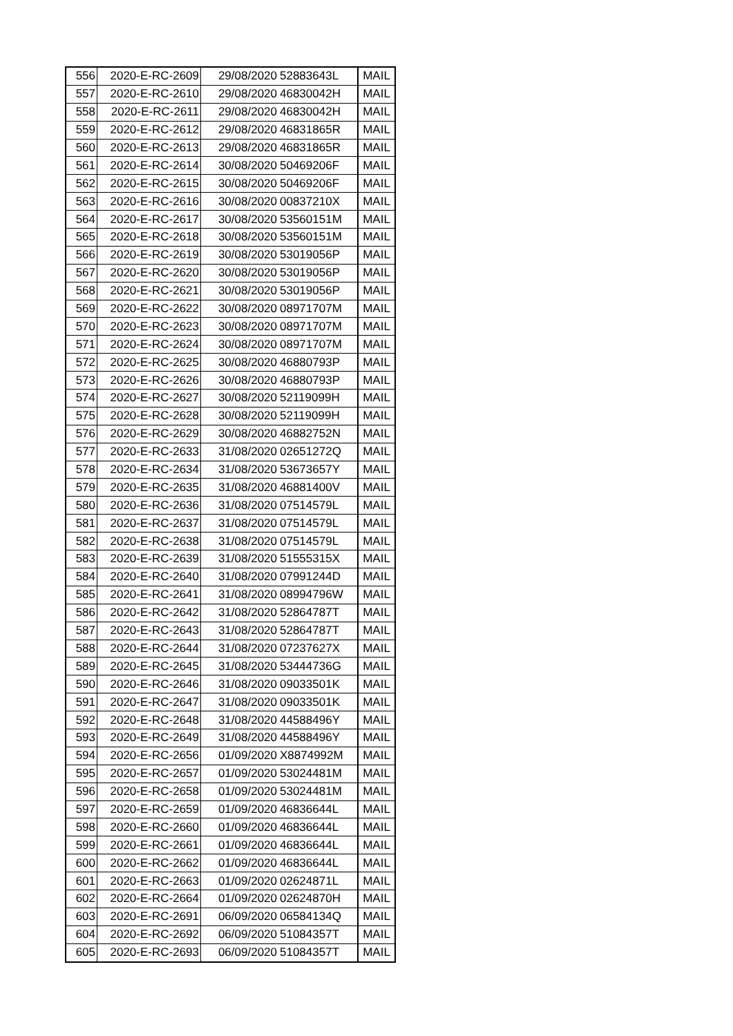| 556 | 2020-E-RC-2609 | 29/08/2020 | 52883643L | MAIL |
| 557 | 2020-E-RC-2610 | 29/08/2020 | 46830042H | MAIL |
| 558 | 2020-E-RC-2611 | 29/08/2020 | 46830042H | MAIL |
| 559 | 2020-E-RC-2612 | 29/08/2020 | 46831865R | MAIL |
| 560 | 2020-E-RC-2613 | 29/08/2020 | 46831865R | MAIL |
| 561 | 2020-E-RC-2614 | 30/08/2020 | 50469206F | MAIL |
| 562 | 2020-E-RC-2615 | 30/08/2020 | 50469206F | MAIL |
| 563 | 2020-E-RC-2616 | 30/08/2020 | 00837210X | MAIL |
| 564 | 2020-E-RC-2617 | 30/08/2020 | 53560151M | MAIL |
| 565 | 2020-E-RC-2618 | 30/08/2020 | 53560151M | MAIL |
| 566 | 2020-E-RC-2619 | 30/08/2020 | 53019056P | MAIL |
| 567 | 2020-E-RC-2620 | 30/08/2020 | 53019056P | MAIL |
| 568 | 2020-E-RC-2621 | 30/08/2020 | 53019056P | MAIL |
| 569 | 2020-E-RC-2622 | 30/08/2020 | 08971707M | MAIL |
| 570 | 2020-E-RC-2623 | 30/08/2020 | 08971707M | MAIL |
| 571 | 2020-E-RC-2624 | 30/08/2020 | 08971707M | MAIL |
| 572 | 2020-E-RC-2625 | 30/08/2020 | 46880793P | MAIL |
| 573 | 2020-E-RC-2626 | 30/08/2020 | 46880793P | MAIL |
| 574 | 2020-E-RC-2627 | 30/08/2020 | 52119099H | MAIL |
| 575 | 2020-E-RC-2628 | 30/08/2020 | 52119099H | MAIL |
| 576 | 2020-E-RC-2629 | 30/08/2020 | 46882752N | MAIL |
| 577 | 2020-E-RC-2633 | 31/08/2020 | 02651272Q | MAIL |
| 578 | 2020-E-RC-2634 | 31/08/2020 | 53673657Y | MAIL |
| 579 | 2020-E-RC-2635 | 31/08/2020 | 46881400V | MAIL |
| 580 | 2020-E-RC-2636 | 31/08/2020 | 07514579L | MAIL |
| 581 | 2020-E-RC-2637 | 31/08/2020 | 07514579L | MAIL |
| 582 | 2020-E-RC-2638 | 31/08/2020 | 07514579L | MAIL |
| 583 | 2020-E-RC-2639 | 31/08/2020 | 51555315X | MAIL |
| 584 | 2020-E-RC-2640 | 31/08/2020 | 07991244D | MAIL |
| 585 | 2020-E-RC-2641 | 31/08/2020 | 08994796W | MAIL |
| 586 | 2020-E-RC-2642 | 31/08/2020 | 52864787T | MAIL |
| 587 | 2020-E-RC-2643 | 31/08/2020 | 52864787T | MAIL |
| 588 | 2020-E-RC-2644 | 31/08/2020 | 07237627X | MAIL |
| 589 | 2020-E-RC-2645 | 31/08/2020 | 53444736G | MAIL |
| 590 | 2020-E-RC-2646 | 31/08/2020 | 09033501K | MAIL |
| 591 | 2020-E-RC-2647 | 31/08/2020 | 09033501K | MAIL |
| 592 | 2020-E-RC-2648 | 31/08/2020 | 44588496Y | MAIL |
| 593 | 2020-E-RC-2649 | 31/08/2020 | 44588496Y | MAIL |
| 594 | 2020-E-RC-2656 | 01/09/2020 | X8874992M | MAIL |
| 595 | 2020-E-RC-2657 | 01/09/2020 | 53024481M | MAIL |
| 596 | 2020-E-RC-2658 | 01/09/2020 | 53024481M | MAIL |
| 597 | 2020-E-RC-2659 | 01/09/2020 | 46836644L | MAIL |
| 598 | 2020-E-RC-2660 | 01/09/2020 | 46836644L | MAIL |
| 599 | 2020-E-RC-2661 | 01/09/2020 | 46836644L | MAIL |
| 600 | 2020-E-RC-2662 | 01/09/2020 | 46836644L | MAIL |
| 601 | 2020-E-RC-2663 | 01/09/2020 | 02624871L | MAIL |
| 602 | 2020-E-RC-2664 | 01/09/2020 | 02624870H | MAIL |
| 603 | 2020-E-RC-2691 | 06/09/2020 | 06584134Q | MAIL |
| 604 | 2020-E-RC-2692 | 06/09/2020 | 51084357T | MAIL |
| 605 | 2020-E-RC-2693 | 06/09/2020 | 51084357T | MAIL |